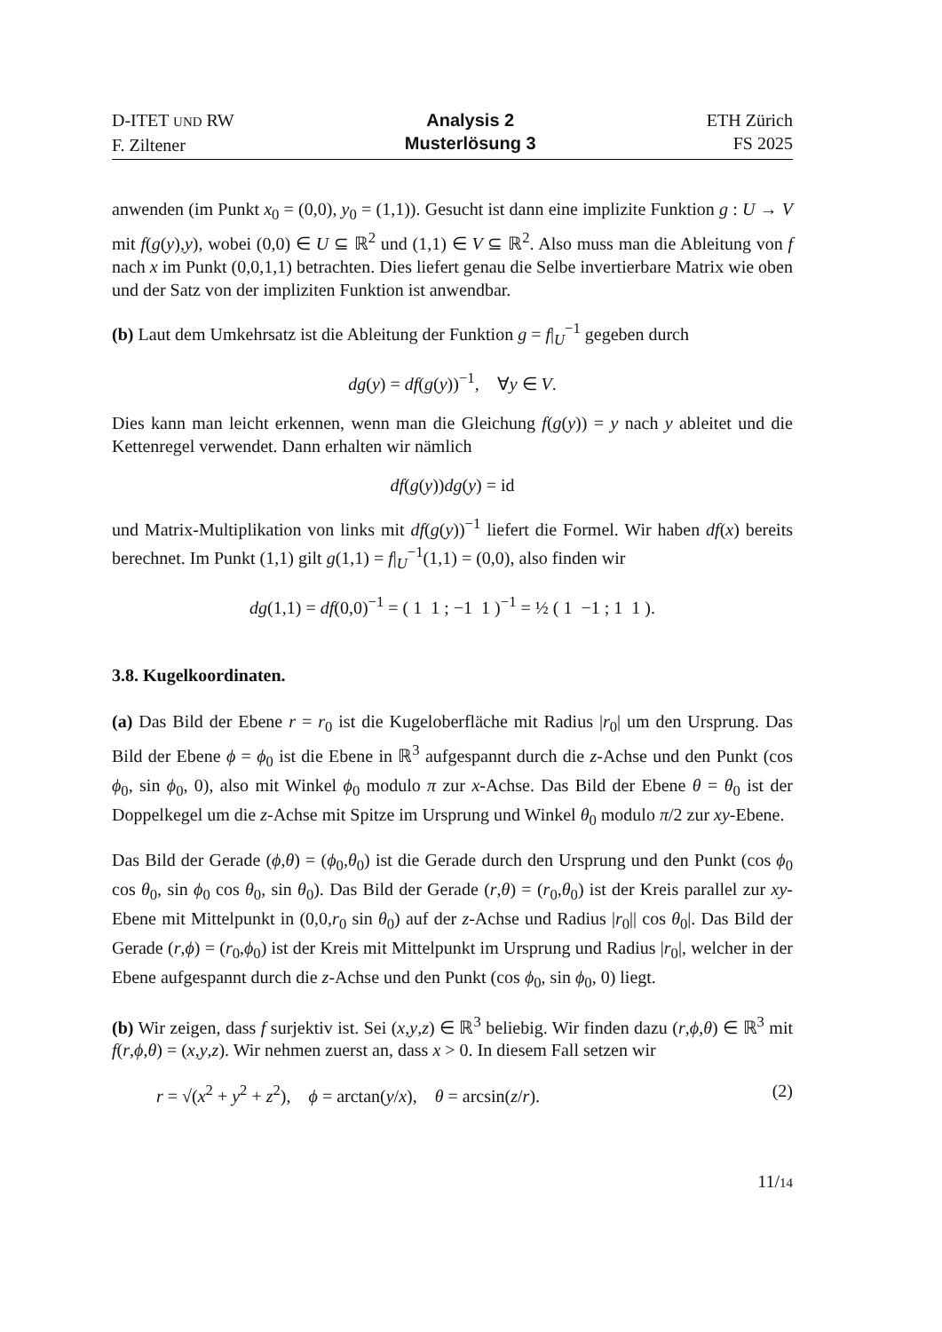D-ITET UND RW
F. Ziltener
Analysis 2
Musterlösung 3
ETH Zürich
FS 2025
anwenden (im Punkt x<sub>0</sub> = (0,0), y<sub>0</sub> = (1,1)). Gesucht ist dann eine implizite Funktion g : U → V mit f(g(y),y), wobei (0,0) ∈ U ⊆ ℝ<sup>2</sup> und (1,1) ∈ V ⊆ ℝ<sup>2</sup>. Also muss man die Ableitung von f nach x im Punkt (0,0,1,1) betrachten. Dies liefert genau die Selbe invertierbare Matrix wie oben und der Satz von der impliziten Funktion ist anwendbar.
(b) Laut dem Umkehrsatz ist die Ableitung der Funktion g = f|<sub>U</sub><sup>−1</sup> gegeben durch
dg(y) = df(g(y))<sup>−1</sup>, ∀y ∈ V.
Dies kann man leicht erkennen, wenn man die Gleichung f(g(y)) = y nach y ableitet und die Kettenregel verwendet. Dann erhalten wir nämlich
df(g(y))dg(y) = id
und Matrix-Multiplikation von links mit df(g(y))<sup>−1</sup> liefert die Formel. Wir haben df(x) bereits berechnet. Im Punkt (1,1) gilt g(1,1) = f|<sub>U</sub><sup>−1</sup>(1,1) = (0,0), also finden wir
dg(1,1) = df(0,0)<sup>−1</sup> = ( 1 1 ; −1 1 )<sup>−1</sup> = ½ ( 1 −1 ; 1 1 ).
3.8. Kugelkoordinaten.
(a) Das Bild der Ebene r = r<sub>0</sub> ist die Kugeloberfläche mit Radius |r<sub>0</sub>| um den Ursprung. Das Bild der Ebene ϕ = ϕ<sub>0</sub> ist die Ebene in ℝ<sup>3</sup> aufgespannt durch die z-Achse und den Punkt (cos ϕ<sub>0</sub>, sin ϕ<sub>0</sub>, 0), also mit Winkel ϕ<sub>0</sub> modulo π zur x-Achse. Das Bild der Ebene θ = θ<sub>0</sub> ist der Doppelkegel um die z-Achse mit Spitze im Ursprung und Winkel θ<sub>0</sub> modulo π/2 zur xy-Ebene.
Das Bild der Gerade (ϕ,θ) = (ϕ<sub>0</sub>,θ<sub>0</sub>) ist die Gerade durch den Ursprung und den Punkt (cos ϕ<sub>0</sub> cos θ<sub>0</sub>, sin ϕ<sub>0</sub> cos θ<sub>0</sub>, sin θ<sub>0</sub>). Das Bild der Gerade (r,θ) = (r<sub>0</sub>,θ<sub>0</sub>) ist der Kreis parallel zur xy-Ebene mit Mittelpunkt in (0,0,r<sub>0</sub> sin θ<sub>0</sub>) auf der z-Achse und Radius |r<sub>0</sub>|| cos θ<sub>0</sub>|. Das Bild der Gerade (r,ϕ) = (r<sub>0</sub>,ϕ<sub>0</sub>) ist der Kreis mit Mittelpunkt im Ursprung und Radius |r<sub>0</sub>|, welcher in der Ebene aufgespannt durch die z-Achse und den Punkt (cos ϕ<sub>0</sub>, sin ϕ<sub>0</sub>, 0) liegt.
(b) Wir zeigen, dass f surjektiv ist. Sei (x,y,z) ∈ ℝ<sup>3</sup> beliebig. Wir finden dazu (r,ϕ,θ) ∈ ℝ<sup>3</sup> mit f(r,ϕ,θ) = (x,y,z). Wir nehmen zuerst an, dass x > 0. In diesem Fall setzen wir
r = √(x<sup>2</sup> + y<sup>2</sup> + z<sup>2</sup>), ϕ = arctan(y/x), θ = arcsin(z/r). (2)
11/14